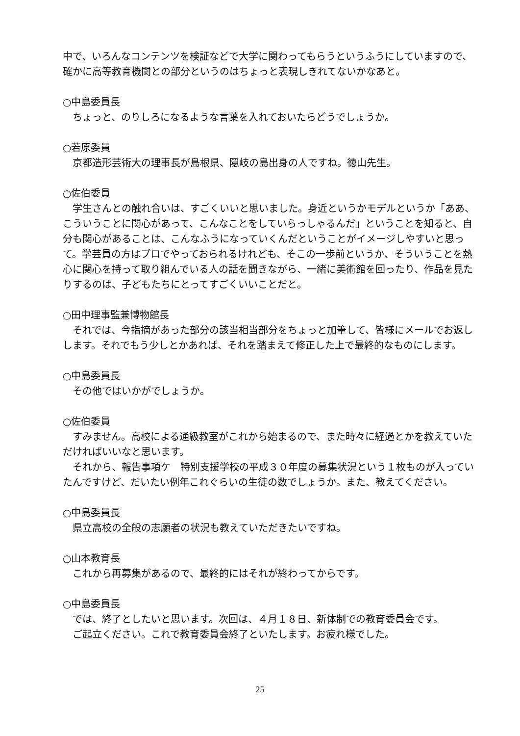中で、いろんなコンテンツを検証などで大学に関わってもらうというふうにしていますので、確かに高等教育機関との部分というのはちょっと表現しきれてないかなあと。
○中島委員長
ちょっと、のりしろになるような言葉を入れておいたらどうでしょうか。
○若原委員
京都造形芸術大の理事長が島根県、隠岐の島出身の人ですね。徳山先生。
○佐伯委員
学生さんとの触れ合いは、すごくいいと思いました。身近というかモデルというか「ああ、こういうことに関心があって、こんなことをしていらっしゃるんだ」ということを知ると、自分も関心があることは、こんなふうになっていくんだということがイメージしやすいと思って。学芸員の方はプロでやっておられるけれども、そこの一歩前というか、そういうことを熱心に関心を持って取り組んでいる人の話を聞きながら、一緒に美術館を回ったり、作品を見たりするのは、子どもたちにとってすごくいいことだと。
○田中理事監兼博物館長
それでは、今指摘があった部分の該当相当部分をちょっと加筆して、皆様にメールでお返しします。それでもう少しとかあれば、それを踏まえて修正した上で最終的なものにします。
○中島委員長
その他ではいかがでしょうか。
○佐伯委員
すみません。高校による通級教室がこれから始まるので、また時々に経過とかを教えていただければいいなと思います。
それから、報告事項ケ　特別支援学校の平成３０年度の募集状況という１枚ものが入っていたんですけど、だいたい例年これぐらいの生徒の数でしょうか。また、教えてください。
○中島委員長
県立高校の全般の志願者の状況も教えていただきたいですね。
○山本教育長
これから再募集があるので、最終的にはそれが終わってからです。
○中島委員長
では、終了としたいと思います。次回は、４月１８日、新体制での教育委員会です。
ご起立ください。これで教育委員会終了といたします。お疲れ様でした。
25